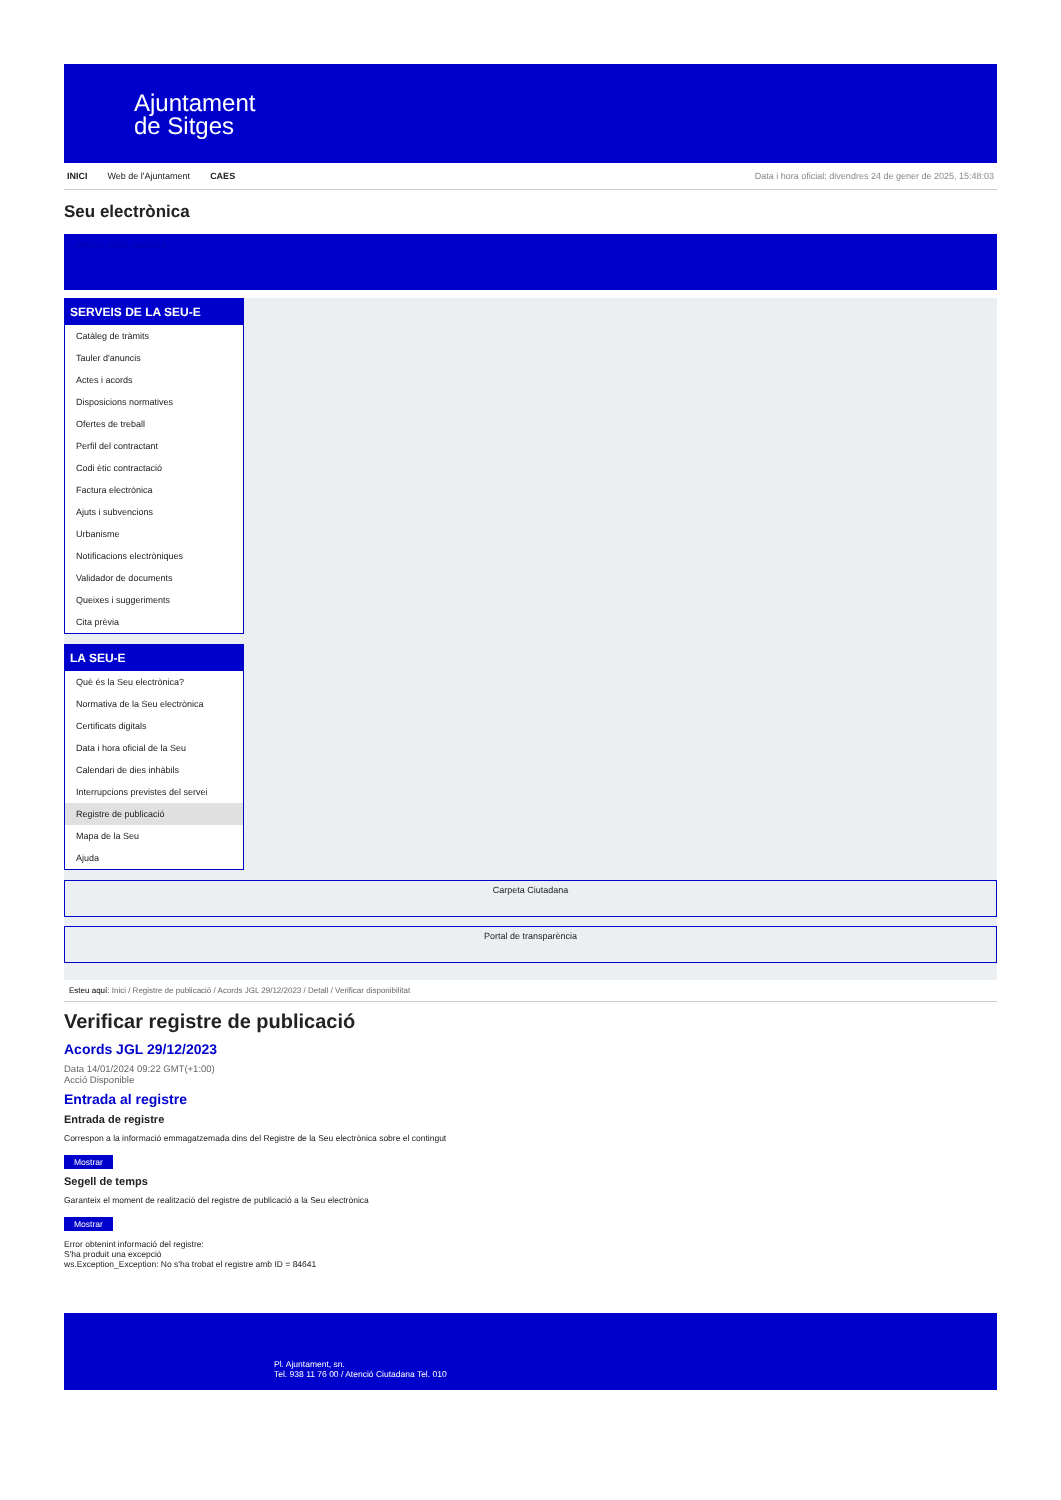Ajuntament
de Sitges
INICI Web de l'Ajuntament CAES Data i hora oficial: divendres 24 de gener de 2025, 15:48:03
Seu electrònica
Obtenir còpia autèntica
SERVEIS DE LA SEU-E
Catàleg de tràmits
Tauler d'anuncis
Actes i acords
Disposicions normatives
Ofertes de treball
Perfil del contractant
Codi ètic contractació
Factura electrònica
Ajuts i subvencions
Urbanisme
Notificacions electròniques
Validador de documents
Queixes i suggeriments
Cita prèvia
LA SEU-E
Què és la Seu electrònica?
Normativa de la Seu electrònica
Certificats digitals
Data i hora oficial de la Seu
Calendari de dies inhàbils
Interrupcions previstes del servei
Registre de publicació
Mapa de la Seu
Ajuda
Carpeta Ciutadana
Portal de transparència
Esteu aquí: Inici / Registre de publicació / Acords JGL 29/12/2023 / Detall / Verificar disponibilitat
Verificar registre de publicació
Acords JGL 29/12/2023
Data 14/01/2024 09:22 GMT(+1:00)
Acció Disponible
Entrada al registre
Entrada de registre
Correspon a la informació emmagatzemada dins del Registre de la Seu electrònica sobre el contingut
Mostrar
Segell de temps
Garanteix el moment de realització del registre de publicació a la Seu electrònica
Mostrar
Error obtenint informació del registre:
S'ha produit una excepció
ws.Exception_Exception: No s'ha trobat el registre amb ID = 84641
Pl. Ajuntament, sn.
Tel. 938 11 76 00 / Atenció Ciutadana Tel. 010